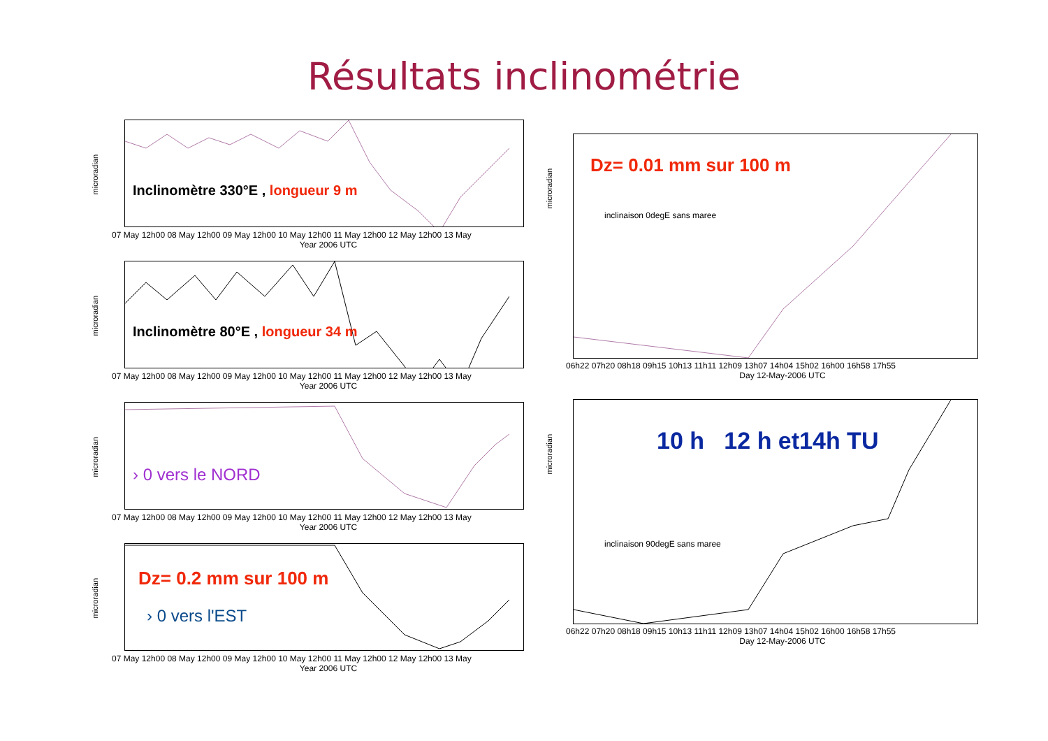Résultats inclinométrie
microradian
Inclinomètre 330°E , longueur 9 m
07 May 12h00 08 May 12h00 09 May 12h00 10 May 12h00 11 May 12h00 12 May 12h00 13 May
Year 2006 UTC
microradian
Inclinomètre 80°E , longueur 34 m
07 May 12h00 08 May 12h00 09 May 12h00 10 May 12h00 11 May 12h00 12 May 12h00 13 May
Year 2006 UTC
microradian
› 0 vers le NORD
07 May 12h00 08 May 12h00 09 May 12h00 10 May 12h00 11 May 12h00 12 May 12h00 13 May
Year 2006 UTC
microradian
Dz= 0.2 mm sur 100 m
› 0 vers l'EST
07 May 12h00 08 May 12h00 09 May 12h00 10 May 12h00 11 May 12h00 12 May 12h00 13 May
Year 2006 UTC
microradian
Dz= 0.01 mm sur 100 m
inclinaison 0degE sans maree
06h22 07h20 08h18 09h15 10h13 11h11 12h09 13h07 14h04 15h02 16h00 16h58 17h55
Day 12-May-2006 UTC
microradian
10 h 12 h et14h TU
inclinaison 90degE sans maree
06h22 07h20 08h18 09h15 10h13 11h11 12h09 13h07 14h04 15h02 16h00 16h58 17h55
Day 12-May-2006 UTC